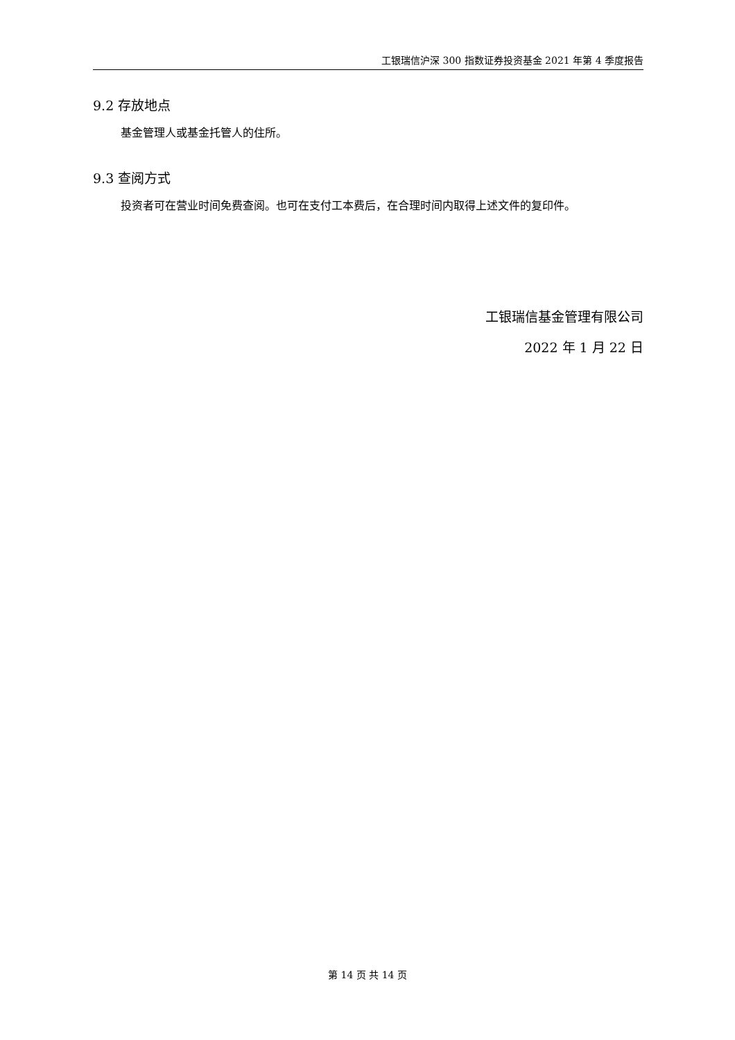工银瑞信沪深 300 指数证券投资基金 2021 年第 4 季度报告
9.2 存放地点
基金管理人或基金托管人的住所。
9.3 查阅方式
投资者可在营业时间免费查阅。也可在支付工本费后，在合理时间内取得上述文件的复印件。
工银瑞信基金管理有限公司
2022 年 1 月 22 日
第 14 页 共 14 页